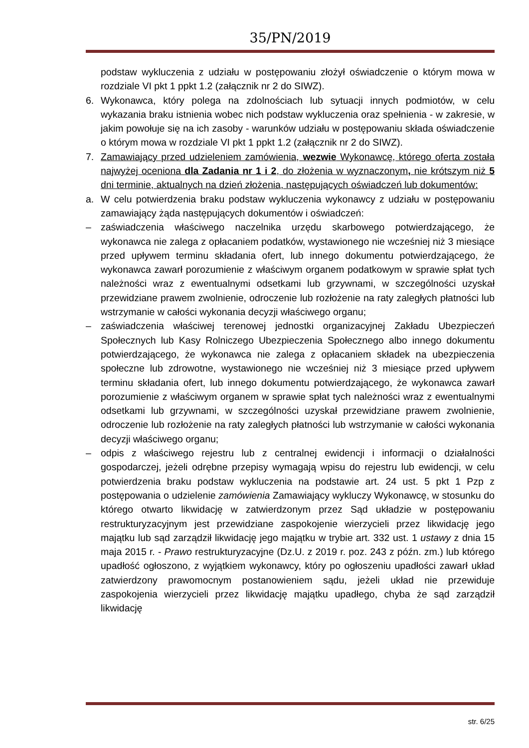35/PN/2019
podstaw wykluczenia z udziału w postępowaniu złożył oświadczenie o którym mowa w rozdziale VI pkt 1 ppkt 1.2 (załącznik nr 2 do SIWZ).
6. Wykonawca, który polega na zdolnościach lub sytuacji innych podmiotów, w celu wykazania braku istnienia wobec nich podstaw wykluczenia oraz spełnienia - w zakresie, w jakim powołuje się na ich zasoby - warunków udziału w postępowaniu składa oświadczenie o którym mowa w rozdziale VI pkt 1 ppkt 1.2 (załącznik nr 2 do SIWZ).
7. Zamawiający przed udzieleniem zamówienia, wezwie Wykonawcę, którego oferta została najwyżej oceniona dla Zadania nr 1 i 2, do złożenia w wyznaczonym, nie krótszym niż 5 dni terminie, aktualnych na dzień złożenia, następujących oświadczeń lub dokumentów:
a. W celu potwierdzenia braku podstaw wykluczenia wykonawcy z udziału w postępowaniu zamawiający żąda następujących dokumentów i oświadczeń:
– zaświadczenia właściwego naczelnika urzędu skarbowego potwierdzającego, że wykonawca nie zalega z opłacaniem podatków, wystawionego nie wcześniej niż 3 miesiące przed upływem terminu składania ofert, lub innego dokumentu potwierdzającego, że wykonawca zawarł porozumienie z właściwym organem podatkowym w sprawie spłat tych należności wraz z ewentualnymi odsetkami lub grzywnami, w szczególności uzyskał przewidziane prawem zwolnienie, odroczenie lub rozłożenie na raty zaległych płatności lub wstrzymanie w całości wykonania decyzji właściwego organu;
– zaświadczenia właściwej terenowej jednostki organizacyjnej Zakładu Ubezpieczeń Społecznych lub Kasy Rolniczego Ubezpieczenia Społecznego albo innego dokumentu potwierdzającego, że wykonawca nie zalega z opłacaniem składek na ubezpieczenia społeczne lub zdrowotne, wystawionego nie wcześniej niż 3 miesiące przed upływem terminu składania ofert, lub innego dokumentu potwierdzającego, że wykonawca zawarł porozumienie z właściwym organem w sprawie spłat tych należności wraz z ewentualnymi odsetkami lub grzywnami, w szczególności uzyskał przewidziane prawem zwolnienie, odroczenie lub rozłożenie na raty zaległych płatności lub wstrzymanie w całości wykonania decyzji właściwego organu;
– odpis z właściwego rejestru lub z centralnej ewidencji i informacji o działalności gospodarczej, jeżeli odrębne przepisy wymagają wpisu do rejestru lub ewidencji, w celu potwierdzenia braku podstaw wykluczenia na podstawie art. 24 ust. 5 pkt 1 Pzp z postępowania o udzielenie zamówienia Zamawiający wykluczy Wykonawcę, w stosunku do którego otwarto likwidację w zatwierdzonym przez Sąd układzie w postępowaniu restrukturyzacyjnym jest przewidziane zaspokojenie wierzycieli przez likwidację jego majątku lub sąd zarządził likwidację jego majątku w trybie art. 332 ust. 1 ustawy z dnia 15 maja 2015 r. - Prawo restrukturyzacyjne (Dz.U. z 2019 r. poz. 243 z późn. zm.) lub którego upadłość ogłoszono, z wyjątkiem wykonawcy, który po ogłoszeniu upadłości zawarł układ zatwierdzony prawomocnym postanowieniem sądu, jeżeli układ nie przewiduje zaspokojenia wierzycieli przez likwidację majątku upadłego, chyba że sąd zarządził likwidację
str. 6/25